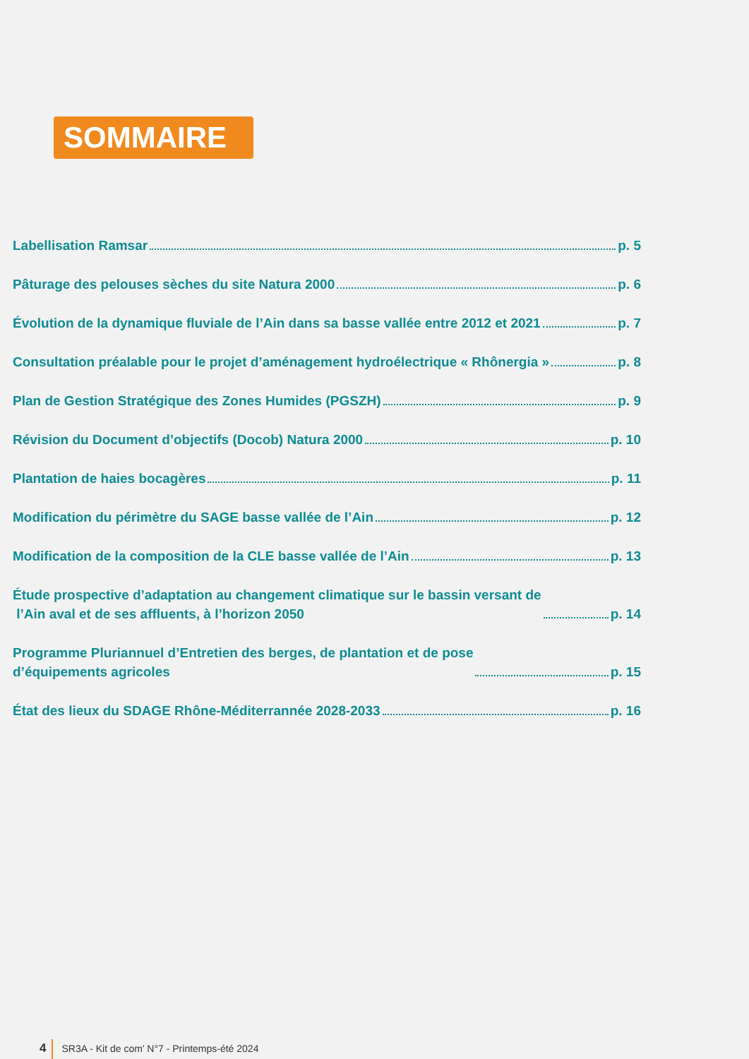SOMMAIRE
Labellisation Ramsar p. 5
Pâturage des pelouses sèches du site Natura 2000 p. 6
Évolution de la dynamique fluviale de l’Ain dans sa basse vallée entre 2012 et 2021 p. 7
Consultation préalable pour le projet d’aménagement hydroélectrique « Rhônergia » p. 8
Plan de Gestion Stratégique des Zones Humides (PGSZH) p. 9
Révision du Document d’objectifs (Docob) Natura 2000 p. 10
Plantation de haies bocagères p. 11
Modification du périmètre du SAGE basse vallée de l’Ain p. 12
Modification de la composition de la CLE basse vallée de l’Ain p. 13
Étude prospective d’adaptation au changement climatique sur le bassin versant de
l’Ain aval et de ses affluents, à l’horizon 2050 p. 14
Programme Pluriannuel d’Entretien des berges, de plantation et de pose
d’équipements agricoles p. 15
État des lieux du SDAGE Rhône-Méditerrannée 2028-2033 p. 16
4 SR3A - Kit de com’ N°7 - Printemps-été 2024